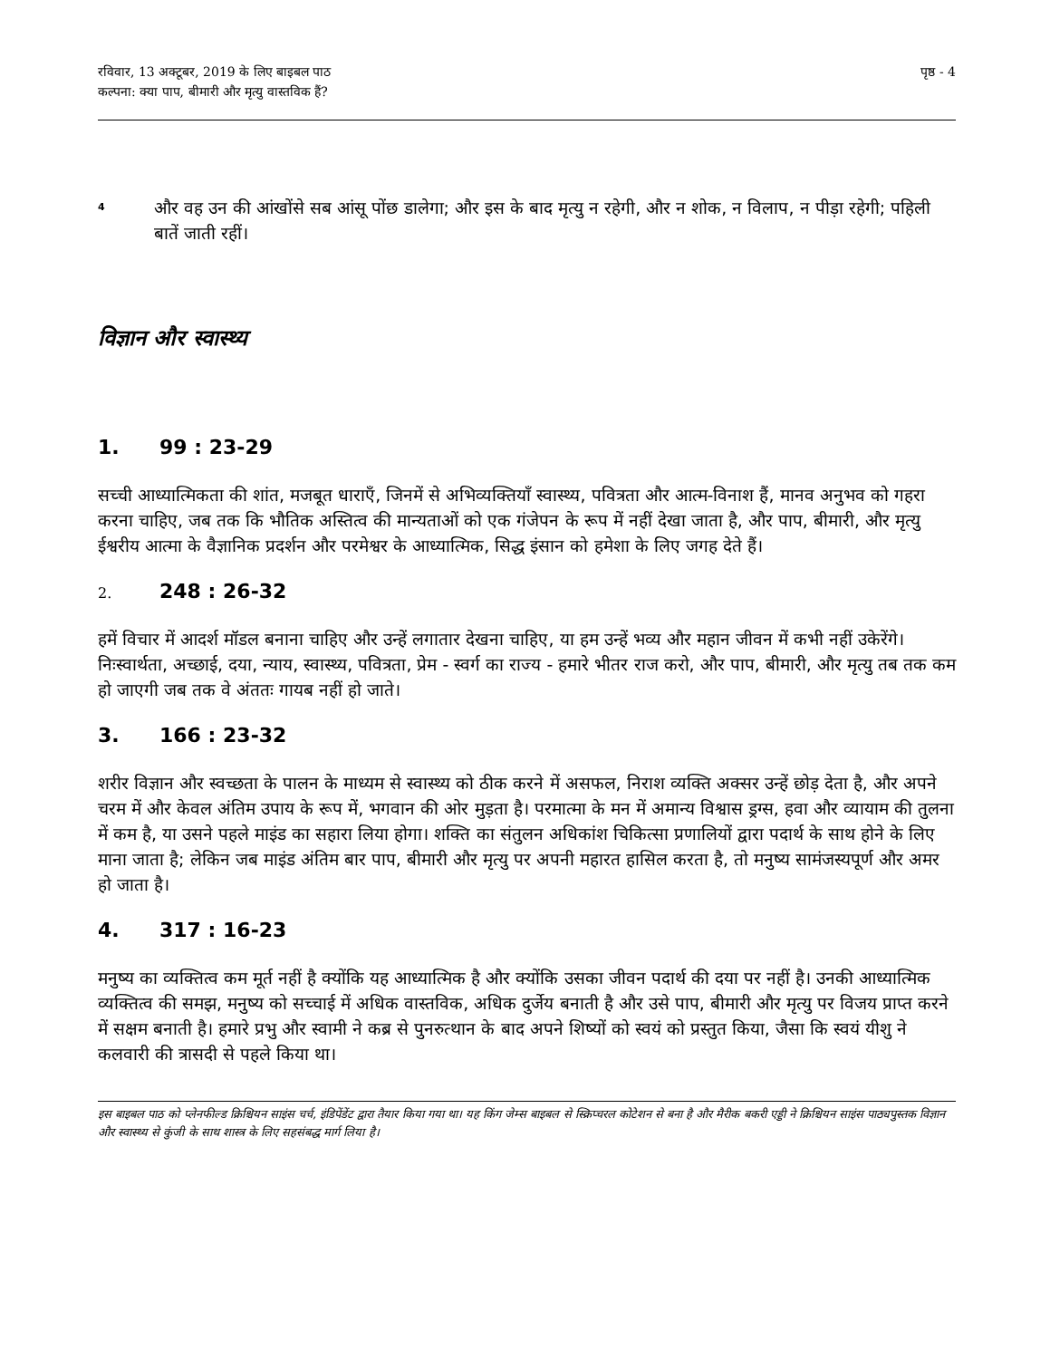रविवार, 13 अक्टूबर, 2019 के लिए बाइबल पाठ
कल्पना: क्या पाप, बीमारी और मृत्यु वास्तविक हैं?
पृष्ठ - 4
4
और वह उन की आंखोंसे सब आंसू पोंछ डालेगा; और इस के बाद मृत्यु न रहेगी, और न शोक, न विलाप, न पीड़ा रहेगी; पहिली बातें जाती रहीं।
विज्ञान और स्वास्थ्य
1. 99 : 23-29
सच्ची आध्यात्मिकता की शांत, मजबूत धाराएँ, जिनमें से अभिव्यक्तियाँ स्वास्थ्य, पवित्रता और आत्म-विनाश हैं, मानव अनुभव को गहरा करना चाहिए, जब तक कि भौतिक अस्तित्व की मान्यताओं को एक गंजेपन के रूप में नहीं देखा जाता है, और पाप, बीमारी, और मृत्यु ईश्वरीय आत्मा के वैज्ञानिक प्रदर्शन और परमेश्वर के आध्यात्मिक, सिद्ध इंसान को हमेशा के लिए जगह देते हैं।
2. 248 : 26-32
हमें विचार में आदर्श मॉडल बनाना चाहिए और उन्हें लगातार देखना चाहिए, या हम उन्हें भव्य और महान जीवन में कभी नहीं उकेरेंगे। निःस्वार्थता, अच्छाई, दया, न्याय, स्वास्थ्य, पवित्रता, प्रेम - स्वर्ग का राज्य - हमारे भीतर राज करो, और पाप, बीमारी, और मृत्यु तब तक कम हो जाएगी जब तक वे अंततः गायब नहीं हो जाते।
3. 166 : 23-32
शरीर विज्ञान और स्वच्छता के पालन के माध्यम से स्वास्थ्य को ठीक करने में असफल, निराश व्यक्ति अक्सर उन्हें छोड़ देता है, और अपने चरम में और केवल अंतिम उपाय के रूप में, भगवान की ओर मुड़ता है। परमात्मा के मन में अमान्य विश्वास ड्रग्स, हवा और व्यायाम की तुलना में कम है, या उसने पहले माइंड का सहारा लिया होगा। शक्ति का संतुलन अधिकांश चिकित्सा प्रणालियों द्वारा पदार्थ के साथ होने के लिए माना जाता है; लेकिन जब माइंड अंतिम बार पाप, बीमारी और मृत्यु पर अपनी महारत हासिल करता है, तो मनुष्य सामंजस्यपूर्ण और अमर हो जाता है।
4. 317 : 16-23
मनुष्य का व्यक्तित्व कम मूर्त नहीं है क्योंकि यह आध्यात्मिक है और क्योंकि उसका जीवन पदार्थ की दया पर नहीं है। उनकी आध्यात्मिक व्यक्तित्व की समझ, मनुष्य को सच्चाई में अधिक वास्तविक, अधिक दुर्जेय बनाती है और उसे पाप, बीमारी और मृत्यु पर विजय प्राप्त करने में सक्षम बनाती है। हमारे प्रभु और स्वामी ने कब्र से पुनरुत्थान के बाद अपने शिष्यों को स्वयं को प्रस्तुत किया, जैसा कि स्वयं यीशु ने कलवारी की त्रासदी से पहले किया था।
इस बाइबल पाठ को प्लेनफील्ड क्रिश्चियन साइंस चर्च, इंडिपेंडेंट द्वारा तैयार किया गया था। यह किंग जेम्स बाइबल से स्क्रिप्चरल कोटेशन से बना है और मैरीक बकरी एड्डी ने क्रिश्चियन साइंस पाठ्यपुस्तक विज्ञान और स्वास्थ्य से कुंजी के साथ शास्त्र के लिए सहसंबद्ध मार्ग लिया है।